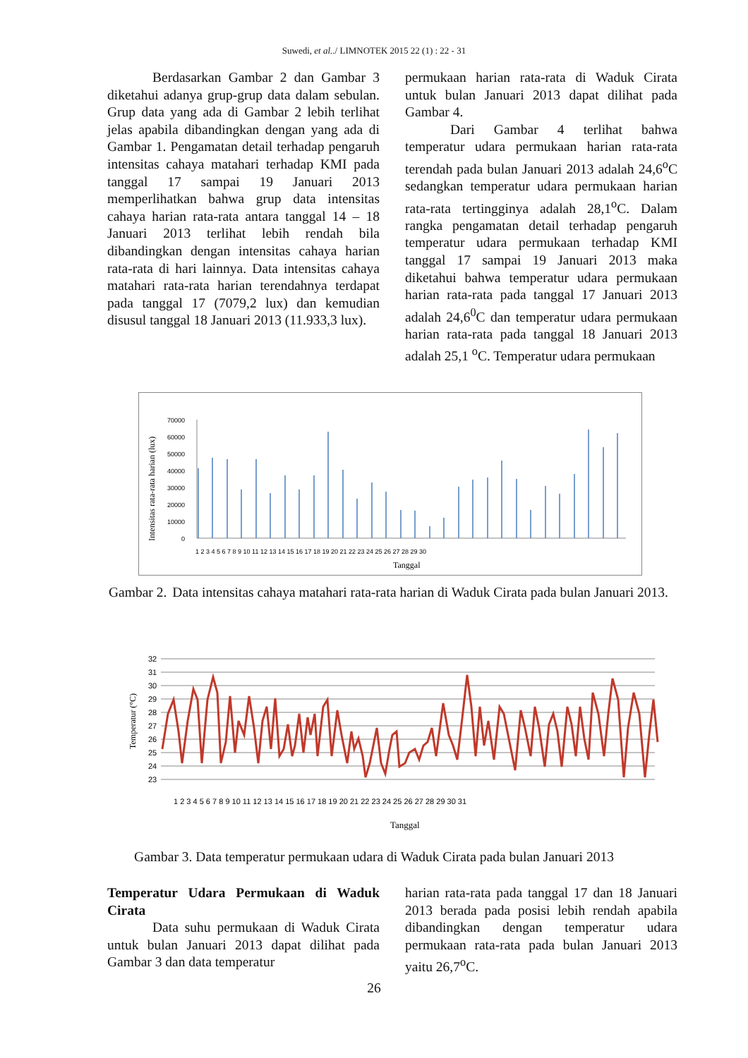Suwedi, et al../ LIMNOTEK 2015 22 (1) : 22 - 31
Berdasarkan Gambar 2 dan Gambar 3 diketahui adanya grup-grup data dalam sebulan. Grup data yang ada di Gambar 2 lebih terlihat jelas apabila dibandingkan dengan yang ada di Gambar 1. Pengamatan detail terhadap pengaruh intensitas cahaya matahari terhadap KMI pada tanggal 17 sampai 19 Januari 2013 memperlihatkan bahwa grup data intensitas cahaya harian rata-rata antara tanggal 14 – 18 Januari 2013 terlihat lebih rendah bila dibandingkan dengan intensitas cahaya harian rata-rata di hari lainnya. Data intensitas cahaya matahari rata-rata harian terendahnya terdapat pada tanggal 17 (7079,2 lux) dan kemudian disusul tanggal 18 Januari 2013 (11.933,3 lux).
permukaan harian rata-rata di Waduk Cirata untuk bulan Januari 2013 dapat dilihat pada Gambar 4.
Dari Gambar 4 terlihat bahwa temperatur udara permukaan harian rata-rata terendah pada bulan Januari 2013 adalah 24,6<sup>o</sup>C sedangkan temperatur udara permukaan harian rata-rata tertingginya adalah 28,1<sup>o</sup>C. Dalam rangka pengamatan detail terhadap pengaruh temperatur udara permukaan terhadap KMI tanggal 17 sampai 19 Januari 2013 maka diketahui bahwa temperatur udara permukaan harian rata-rata pada tanggal 17 Januari 2013 adalah 24,6<sup>0</sup>C dan temperatur udara permukaan harian rata-rata pada tanggal 18 Januari 2013 adalah 25,1 <sup>o</sup>C. Temperatur udara permukaan
Intensitas rata-rata harian (lux)
70000
60000
50000
40000
30000
20000
10000
0
1 2 3 4 5 6 7 8 9 10 11 12 13 14 15 16 17 18 19 20 21 22 23 24 25 26 27 28 29 30
Tanggal
Gambar 2. Data intensitas cahaya matahari rata-rata harian di Waduk Cirata pada bulan Januari 2013.
Temperatur (°C)
32
31
30
29
28
27
26
25
24
23
1 2 3 4 5 6 7 8 9 10 11 12 13 14 15 16 17 18 19 20 21 22 23 24 25 26 27 28 29 30 31
Tanggal
Gambar 3. Data temperatur permukaan udara di Waduk Cirata pada bulan Januari 2013
Temperatur Udara Permukaan di Waduk Cirata
Data suhu permukaan di Waduk Cirata untuk bulan Januari 2013 dapat dilihat pada Gambar 3 dan data temperatur
harian rata-rata pada tanggal 17 dan 18 Januari 2013 berada pada posisi lebih rendah apabila dibandingkan dengan temperatur udara permukaan rata-rata pada bulan Januari 2013 yaitu 26,7<sup>o</sup>C.
26